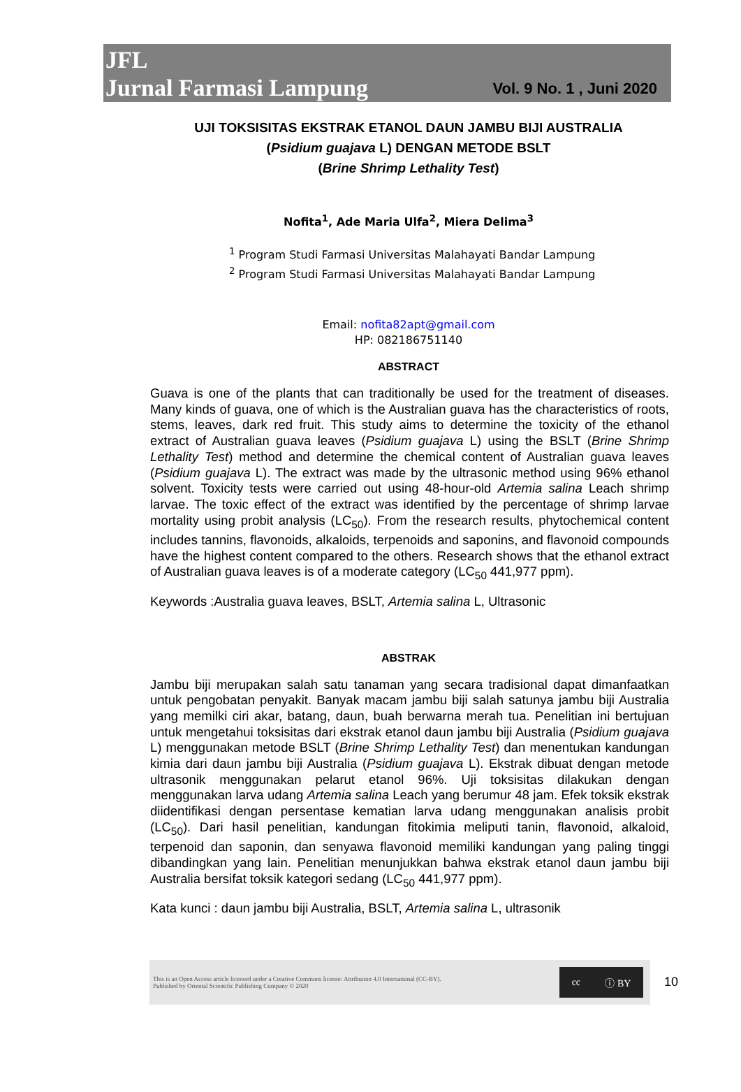JFL
Jurnal Farmasi Lampung
Vol. 9 No. 1 , Juni 2020
UJI TOKSISITAS EKSTRAK ETANOL DAUN JAMBU BIJI AUSTRALIA
(Psidium guajava L) DENGAN METODE BSLT
(Brine Shrimp Lethality Test)
Nofita<sup>1</sup>, Ade Maria Ulfa<sup>2</sup>, Miera Delima<sup>3</sup>
<sup>1</sup> Program Studi Farmasi Universitas Malahayati Bandar Lampung
<sup>2</sup> Program Studi Farmasi Universitas Malahayati Bandar Lampung
Email: nofita82apt@gmail.com
HP: 082186751140
ABSTRACT
Guava is one of the plants that can traditionally be used for the treatment of diseases. Many kinds of guava, one of which is the Australian guava has the characteristics of roots, stems, leaves, dark red fruit. This study aims to determine the toxicity of the ethanol extract of Australian guava leaves (Psidium guajava L) using the BSLT (Brine Shrimp Lethality Test) method and determine the chemical content of Australian guava leaves (Psidium guajava L). The extract was made by the ultrasonic method using 96% ethanol solvent. Toxicity tests were carried out using 48-hour-old Artemia salina Leach shrimp larvae. The toxic effect of the extract was identified by the percentage of shrimp larvae mortality using probit analysis (LC<sub>50</sub>). From the research results, phytochemical content includes tannins, flavonoids, alkaloids, terpenoids and saponins, and flavonoid compounds have the highest content compared to the others. Research shows that the ethanol extract of Australian guava leaves is of a moderate category (LC<sub>50</sub> 441,977 ppm).
Keywords :Australia guava leaves, BSLT, Artemia salina L, Ultrasonic
ABSTRAK
Jambu biji merupakan salah satu tanaman yang secara tradisional dapat dimanfaatkan untuk pengobatan penyakit. Banyak macam jambu biji salah satunya jambu biji Australia yang memilki ciri akar, batang, daun, buah berwarna merah tua. Penelitian ini bertujuan untuk mengetahui toksisitas dari ekstrak etanol daun jambu biji Australia (Psidium guajava L) menggunakan metode BSLT (Brine Shrimp Lethality Test) dan menentukan kandungan kimia dari daun jambu biji Australia (Psidium guajava L). Ekstrak dibuat dengan metode ultrasonik menggunakan pelarut etanol 96%. Uji toksisitas dilakukan dengan menggunakan larva udang Artemia salina Leach yang berumur 48 jam. Efek toksik ekstrak diidentifikasi dengan persentase kematian larva udang menggunakan analisis probit (LC<sub>50</sub>). Dari hasil penelitian, kandungan fitokimia meliputi tanin, flavonoid, alkaloid, terpenoid dan saponin, dan senyawa flavonoid memiliki kandungan yang paling tinggi dibandingkan yang lain. Penelitian menunjukkan bahwa ekstrak etanol daun jambu biji Australia bersifat toksik kategori sedang (LC<sub>50</sub> 441,977 ppm).
Kata kunci : daun jambu biji Australia, BSLT, Artemia salina L, ultrasonik
This is an Open Access article licensed under a Creative Commons license: Attribution 4.0 International (CC-BY).
Published by Oriental Scientific Publishing Company © 2020
cc ⓘ BY
10